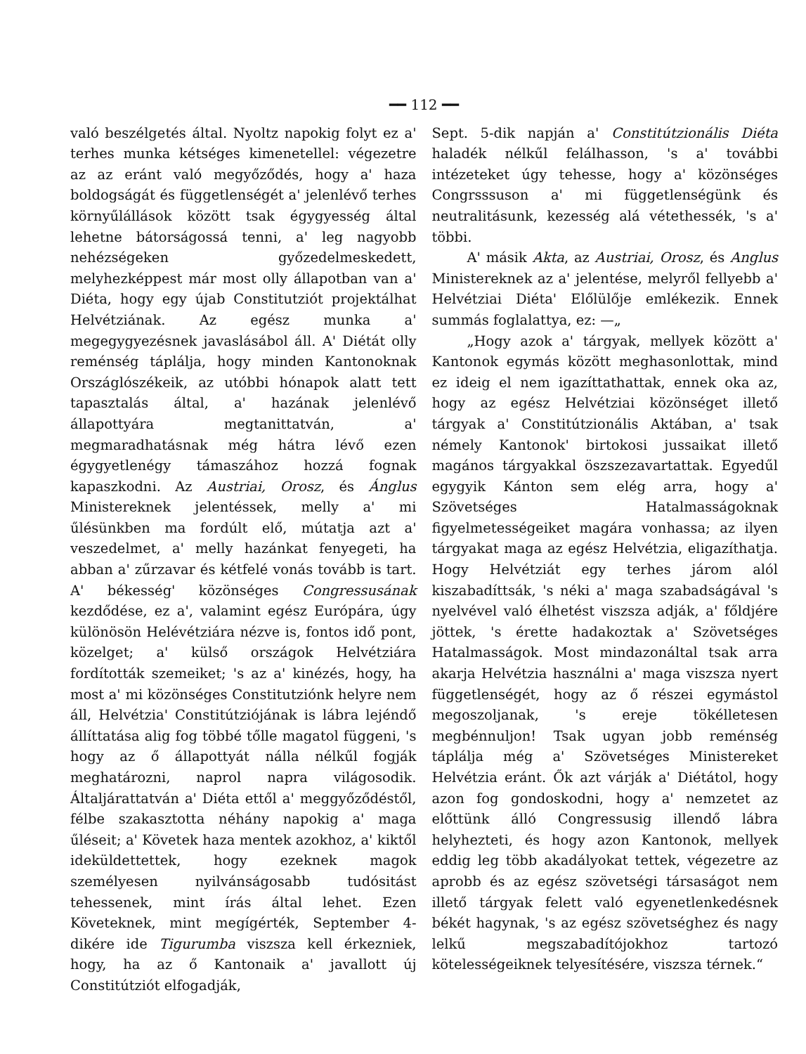━━ 112 ━━
való beszélgetés által. Nyoltz napokig folyt ez a' terhes munka kétséges kimenetellel: végezetre az az eránt való megyőződés, hogy a' haza boldogságát és függetlenségét a' jelenlévő terhes környűlállások között tsak égygyesség által lehetne bátorságossá tenni, a' leg nagyobb nehézségeken győzedelmeskedett, melyhezképpest már most olly állapotban van a' Diéta, hogy egy újab Constitutziót projektálhat Helvétziának. Az egész munka a' megegygyezésnek javaslásábol áll. A' Diétát olly reménség táplálja, hogy minden Kantonoknak Országlószékeik, az utóbbi hónapok alatt tett tapasztalás által, a' hazának jelenlévő állapottyára megtanittatván, a' megmaradhatásnak még hátra lévő ezen égygyetlenégy támaszához hozzá fognak kapaszkodni. Az Austriai, Orosz, és Ánglus Ministereknek jelentéssek, melly a' mi űlésünkben ma fordúlt elő, mútatja azt a' veszedelmet, a' melly hazánkat fenyegeti, ha abban a' zűrzavar és kétfelé vonás tovább is tart. A' békesség' közönséges Congressusának kezdődése, ez a', valamint egész Európára, úgy különösön Helévétziára nézve is, fontos idő pont, közelget; a' külső országok Helvétziára fordították szemeiket; 's az a' kinézés, hogy, ha most a' mi közönséges Constitutziónk helyre nem áll, Helvétzia' Constitútziójának is lábra lejéndő állíttatása alig fog többé tőlle magatol függeni, 's hogy az ő állapottyát nálla nélkűl fogják meghatározni, naprol napra világosodik. Általjárattatván a' Diéta ettől a' meggyőződéstől, félbe szakasztotta néhány napokig a' maga űléseit; a' Követek haza mentek azokhoz, a' kiktől ideküldettettek, hogy ezeknek magok személyesen nyilvánságosabb tudósitást tehessenek, mint írás által lehet. Ezen Követeknek, mint megígérték, September 4-dikére ide Tigurumba viszsza kell érkezniek, hogy, ha az ő Kantonaik a' javallott új Constitútziót elfogadják,
Sept. 5-dik napján a' Constitútzionális Diéta haladék nélkűl felálhasson, 's a' további intézeteket úgy tehesse, hogy a' közönséges Congrsssuson a' mi függetlenségünk és neutralitásunk, kezesség alá vétethessék, 's a' többi.
A' másik Akta, az Austriai, Orosz, és Anglus Ministereknek az a' jelentése, melyről fellyebb a' Helvétziai Diéta' Előlülője emlékezik. Ennek summás foglalattya, ez: —„
„Hogy azok a' tárgyak, mellyek között a' Kantonok egymás között meghasonlottak, mind ez ideig el nem igazíttathattak, ennek oka az, hogy az egész Helvétziai közönséget illető tárgyak a' Constitútzionális Aktában, a' tsak némely Kantonok' birtokosi jussaikat illető magános tárgyakkal öszszezavartattak. Egyedűl egygyik Kánton sem elég arra, hogy a' Szövetséges Hatalmasságoknak figyelmetességeiket magára vonhassa; az ilyen tárgyakat maga az egész Helvétzia, eligazíthatja. Hogy Helvétziát egy terhes járom alól kiszabadíttsák, 's néki a' maga szabadságával 's nyelvével való élhetést viszsza adják, a' főldjére jöttek, 's érette hadakoztak a' Szövetséges Hatalmasságok. Most mindazonáltal tsak arra akarja Helvétzia használni a' maga viszsza nyert függetlenségét, hogy az ő részei egymástol megoszoljanak, 's ereje tökélletesen megbénnuljon! Tsak ugyan jobb reménség táplálja még a' Szövetséges Ministereket Helvétzia eránt. Ők azt várják a' Diétátol, hogy azon fog gondoskodni, hogy a' nemzetet az előttünk álló Congressusig illendő lábra helyhezteti, és hogy azon Kantonok, mellyek eddig leg több akadályokat tettek, végezetre az aprobb és az egész szövetségi társaságot nem illető tárgyak felett való egyenetlenkedésnek békét hagynak, 's az egész szövetséghez és nagy lelkű megszabadítójokhoz tartozó kötelességeiknek telyesítésére, viszsza térnek.“